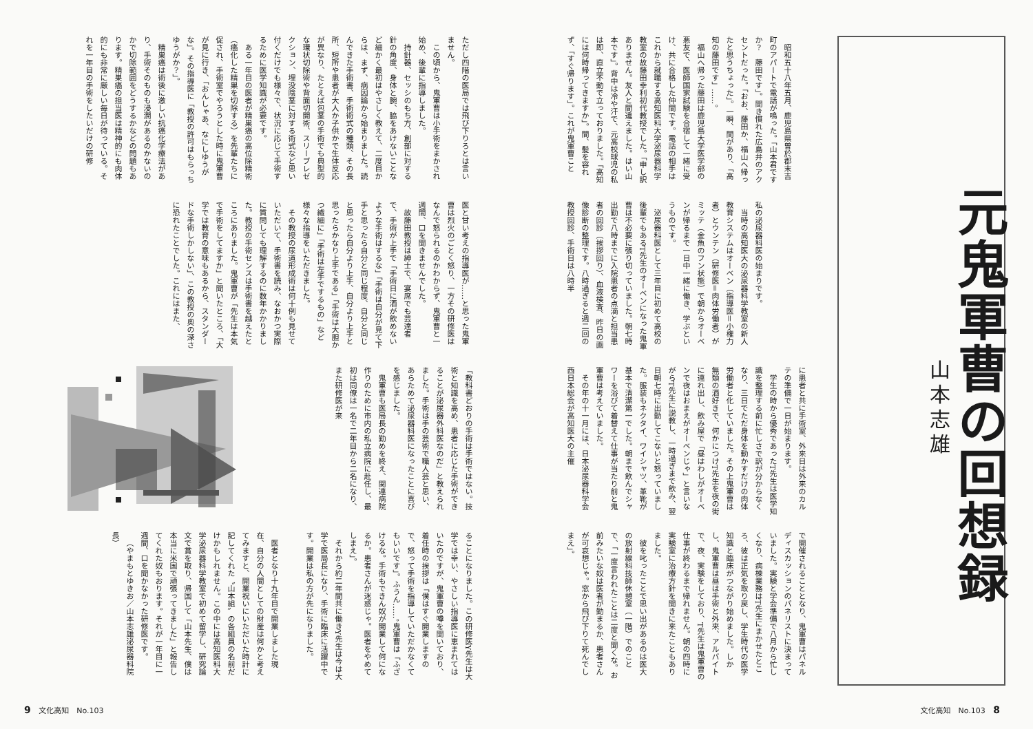元鬼軍曹の回想録
山本志雄
昭和五十八年五月、鹿児島県曽於郡末吉町のアパートで電話が鳴った。「山本君ですか？　藤田です」。聞き慣れた広島弁のアクセントだった。「おお、藤田か、福山へ帰ったと思うちょった」。一瞬、間があり、「高知の藤田です」……。
福山へ帰った藤田は鹿児島大学医学部の悪友で、医師国家試験を合宿して一緒に受け、共に合格した仲間です。電話の相手はこれから就職する高知医科大学泌尿器科学教室の故藤田幸利初代教授でした。「申し訳ありません。友人と間違えました。はい山本です」。背中は冷や汗で、元高校球児の私は即、直立不動で立っておりました。「高知には何時帰ってきますか」。間、髪を容れず、「すぐ帰ります」。これが鬼軍曹こと
私の泌尿器科医の始まりです。
当時の高知医大の泌尿器科学教室の新人教育システムはオーベン（指導医＝小権力者）とウンテン（研修医＝肉体労働者）がミッテ（金魚のフン状態）で朝からオーベンが帰るまで一日中一緒に働き、学ぶというものです。
泌尿器科医として三年目に初めて高校の後輩でもあるT先生のオーベンになった鬼軍曹は不必要に張り切っていました。朝七時出勤で八時までに入院患者の点滴と担当患者の回診（挨拶回り）、血液検査、昨日の画像診断の整理です。八時過ぎると週二回の教授回診、手術日は八時半
に患者と共に手術室、外来日は外来のカルテの準備で一日が始まります。
学生の時から優秀であったT先生は医学知識を整理する前に忙しさで訳が分からなくなり、三日でただ身体を動かすだけの肉体労働者と化していました。その上鬼軍曹は無類の酒好きで、何かにつけT先生を夜の街に連れ出し、飲み屋で「昼はわしがオーベンで夜はおまえがオーベンじゃ」と言いながらT先生に説教し、一時過ぎまで飲み、翌日朝七時に出勤してこないと怒っていました。服装もネクタイ、ワイシャツ、革靴が基本で清潔第一でした。朝まで飲んでシャワーを浴びて着替えて仕事が当たり前と鬼軍曹は考えていました。
その年の十一月には、日本泌尿器科学会西日本総会が高知医大の主催
で開催されることとなり、鬼軍曹はパネルディスカッションのパネリストに決まっていました。実験と学会準備で八月から忙しくなり、病棟業務はT先生にまかせたところ、彼は正気を取り戻し、学生時代の医学知識と臨床がつながり始めました。しかし、鬼軍曹は昼は手術と外来、アルバイトで、夜、実験をしており、T先生は鬼軍曹の仕事が終わるまで帰れません。朝の四時に実験室に治療方針を聞きに来たこともありました。
彼を叱ったことで思い出があるのは医大の放射線科技師休憩室（一階）でのことで、「一度言われたことは二度と聞くな。お前みたいな奴は医者が勤まるか、患者さんが可哀想じゃ。窓から飛び下りて死んでしまえ」。
文化高知　No.103 8
ただし四階の医局では飛び下りろとは言いません。
この頃から、鬼軍曹は小手術をまかされ始め、後輩に指導しました。
持針器、セッシのもち方、創部に対する針の角度、身体と腕、脇をあけないことなど細かく最初はやさしく教えて、二度目からは、まず、病因論から始まりました。読んできた手術書、手術術式の種類、その長所、短所や患者が大人か子供かで生体反応が異なり、たとえば包茎の手術でも典型的な環状切除術や背面切開術、スリーブレゼクション、埋没陰茎に対する術式など思い付くだけでも様々で、状況に応じて手術するために医学知識が必要です。
ある一年目の医者が精巣癌の高位除精術（癌化した精巣を切除する）を先輩たちに促され、手術室でやろうとした時に鬼軍曹が見に行き、「おんしゃあ、なにしゆうがな」。その指導医に「教授の許可はもらっちゆうがか？」。
精巣癌は術後に激しい抗癌化学療法があり、手術そのものも浸潤があるのかないのかで切除範囲をどうするかなどの問題もあります。精巣癌の担当医は精神的にも肉体的にも非常に厳しい毎日が待っている。それを一年目の手術をしたいだけの研修
医と甘い考えの指導医が……と思った鬼軍曹は烈火のごとく怒り、一方その研修医はなんで怒られるのかわからず、鬼軍曹と一週間、口を聞きませんでした。
故藤田教授は紳士で、宴席でも芸達者で、手術が上手で「手術日に酒が飲めないような手術はするな」「手術は自分が見て下手と思ったら自分と同じ程度、自分と同じと思ったら自分より上手、自分より上手と思ったらかなり上手である」「手術は大胆かつ繊細に」「手術は左手でするもの」など様々な指導をいただきました。
その教授の尿道形成術は何十例も見せていただいて、手術書を読み、なおかつ実際に質問しても理解するのに数年かかりました。教授の手術センスは手術書を越えたところにありました。鬼軍曹が「先生は本気で手術をしてますか」と聞いたところ、「大学では教育の意味もあるから、スタンダードな手術しかしない」、この教授の奥の深さに恐れたことでした。これにはまた、
「教科書どおりの手術は手術ではない。技術と知識を高め、患者に応じた手術ができることが泌尿器外科医なのだ」と教えられました。手術は手の芸術で職人芸と思い、あらためて泌尿器科医になったことに喜びを感じました。
鬼軍曹も医局長の勤めを終え、関連病院作りのために市内の私立病院に赴任し、最初は同僚は一名で二年目から二名になり、また研修医が来
ることになりました。この研修医Y先生は大学では幸い、やさしい指導医に恵まれてはいたのですが、鬼軍曹の噂を聞いており、着任時の挨拶は「僕はすぐ開業しますので、怒って手術を指導していただかなくてもいいです」。ふうん……。鬼軍曹は「ふざけるな。手術もできん奴が開業して何になるか。患者さんが迷惑じゃ。医者をやめてしまえ」。
それから約二年間共に働きY先生は今は大学で医局長になり、手術に臨床に活躍中です。開業は私の方が先になりました。
医者となり十九年目で開業しました現在、自分の人間としての財産は何かと考えてみますと、開業祝いにいただいた時計に記してくれた〝山本組〟の各組員の名前だけかもしれません。この中には高知医科大学泌尿器科学教室で初めて留学し、研究論文で賞を取り、帰国して「山本先生、僕は本当に米国で頑張ってきました」と報告してくれた奴もおります。それが一年目に一週間、口を聞かなかった研修医です。
（やまもとゆきお／山本志雄泌尿器科院長）
9 文化高知　No.103